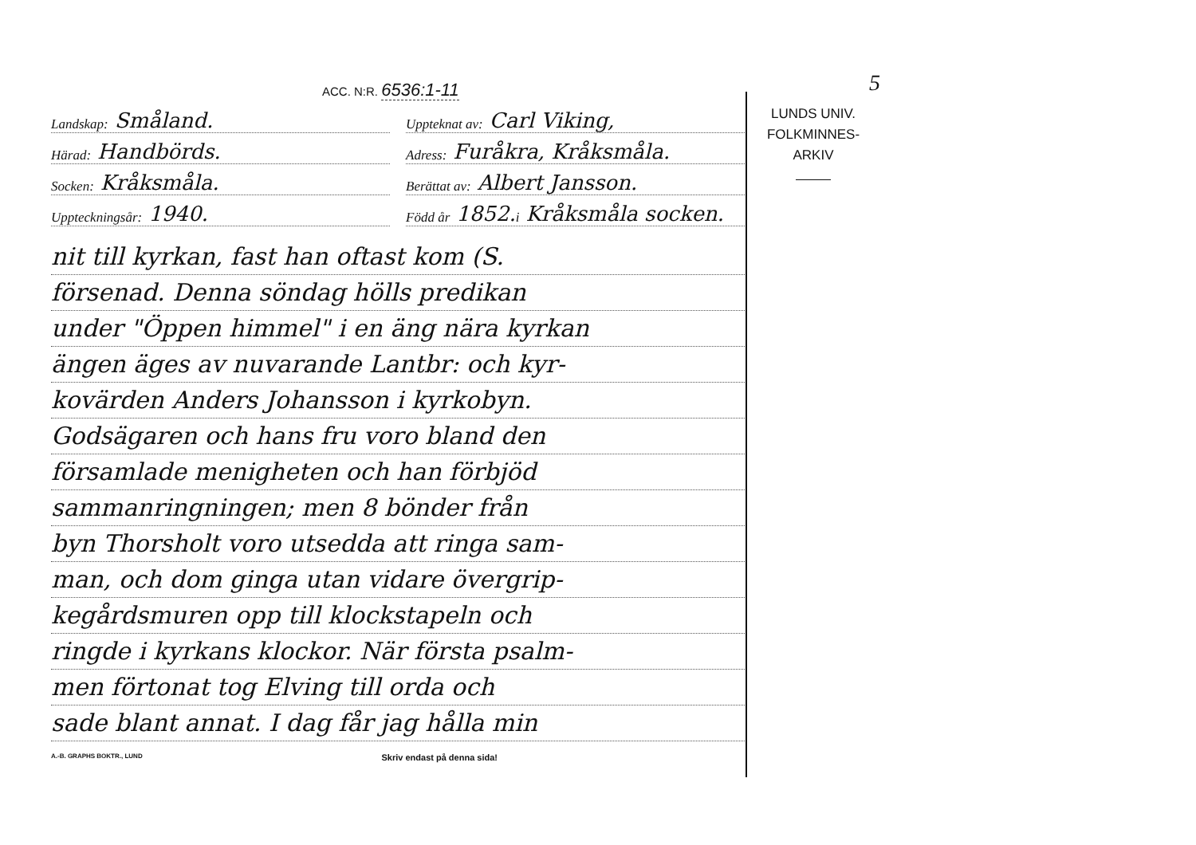ACC. N:R. 6536:1-11
Landskap: Småland.
Uppteknat av: Carl Viking,
Härad: Handbörds.
Adress: Furåkra, Kråksmåla.
Socken: Kråksmåla.
Berättat av: Albert Jansson.
Uppteckningsår: 1940.
Född år 1852. i Kråksmåla socken.
nit till kyrkan, fast han oftast kom (S.
försenad. Denna söndag hölls predikan
under "Öppen himmel" i en äng nära kyrkan
ängen äges av nuvarande Lantbr: och kyr-
kovärden Anders Johansson i kyrkobyn.
Godsägaren och hans fru voro bland den
församlade menigheten och han förbjöd
sammanringningen; men 8 bönder från
byn Thorsholt voro utsedda att ringa sam-
man, och dom ginga utan vidare övergrip-
kegårdsmuren opp till klockstapeln och
ringde i kyrkans klockor. När första psalm-
men förtonat tog Elving till orda och
sade blant annat. I dag får jag hålla min
A.-B. GRAPHS BOKTR., LUND Skriv endast på denna sida!
5
LUNDS UNIV.
FOLKMINNES-
ARKIV